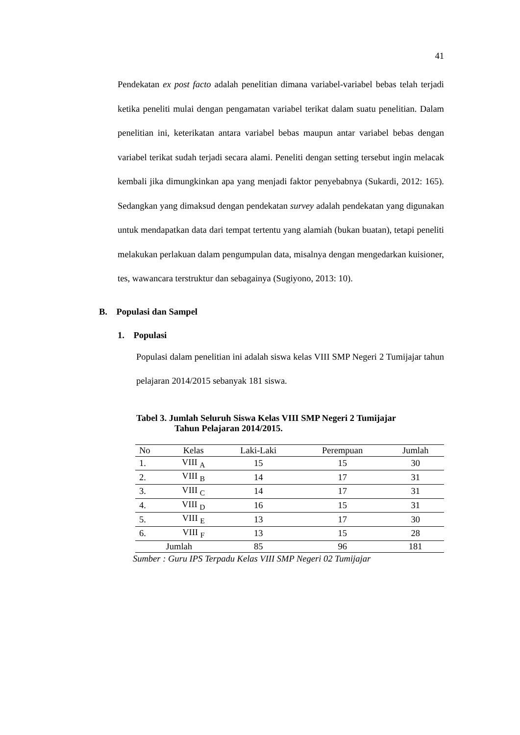41
Pendekatan ex post facto adalah penelitian dimana variabel-variabel bebas telah terjadi ketika peneliti mulai dengan pengamatan variabel terikat dalam suatu penelitian. Dalam penelitian ini, keterikatan antara variabel bebas maupun antar variabel bebas dengan variabel terikat sudah terjadi secara alami. Peneliti dengan setting tersebut ingin melacak kembali jika dimungkinkan apa yang menjadi faktor penyebabnya (Sukardi, 2012: 165). Sedangkan yang dimaksud dengan pendekatan survey adalah pendekatan yang digunakan untuk mendapatkan data dari tempat tertentu yang alamiah (bukan buatan), tetapi peneliti melakukan perlakuan dalam pengumpulan data, misalnya dengan mengedarkan kuisioner, tes, wawancara terstruktur dan sebagainya (Sugiyono, 2013: 10).
B. Populasi dan Sampel
1. Populasi
Populasi dalam penelitian ini adalah siswa kelas VIII SMP Negeri 2 Tumijajar tahun pelajaran 2014/2015 sebanyak 181 siswa.
Tabel 3. Jumlah Seluruh Siswa Kelas VIII SMP Negeri 2 Tumijajar
Tahun Pelajaran 2014/2015.
| No | Kelas | Laki-Laki | Perempuan | Jumlah |
| --- | --- | --- | --- | --- |
| 1. | VIII <sub>A</sub> | 15 | 15 | 30 |
| 2. | VIII <sub>B</sub> | 14 | 17 | 31 |
| 3. | VIII <sub>C</sub> | 14 | 17 | 31 |
| 4. | VIII <sub>D</sub> | 16 | 15 | 31 |
| 5. | VIII <sub>E</sub> | 13 | 17 | 30 |
| 6. | VIII <sub>F</sub> | 13 | 15 | 28 |
| Jumlah | | 85 | 96 | 181 |
Sumber : Guru IPS Terpadu Kelas VIII SMP Negeri 02 Tumijajar